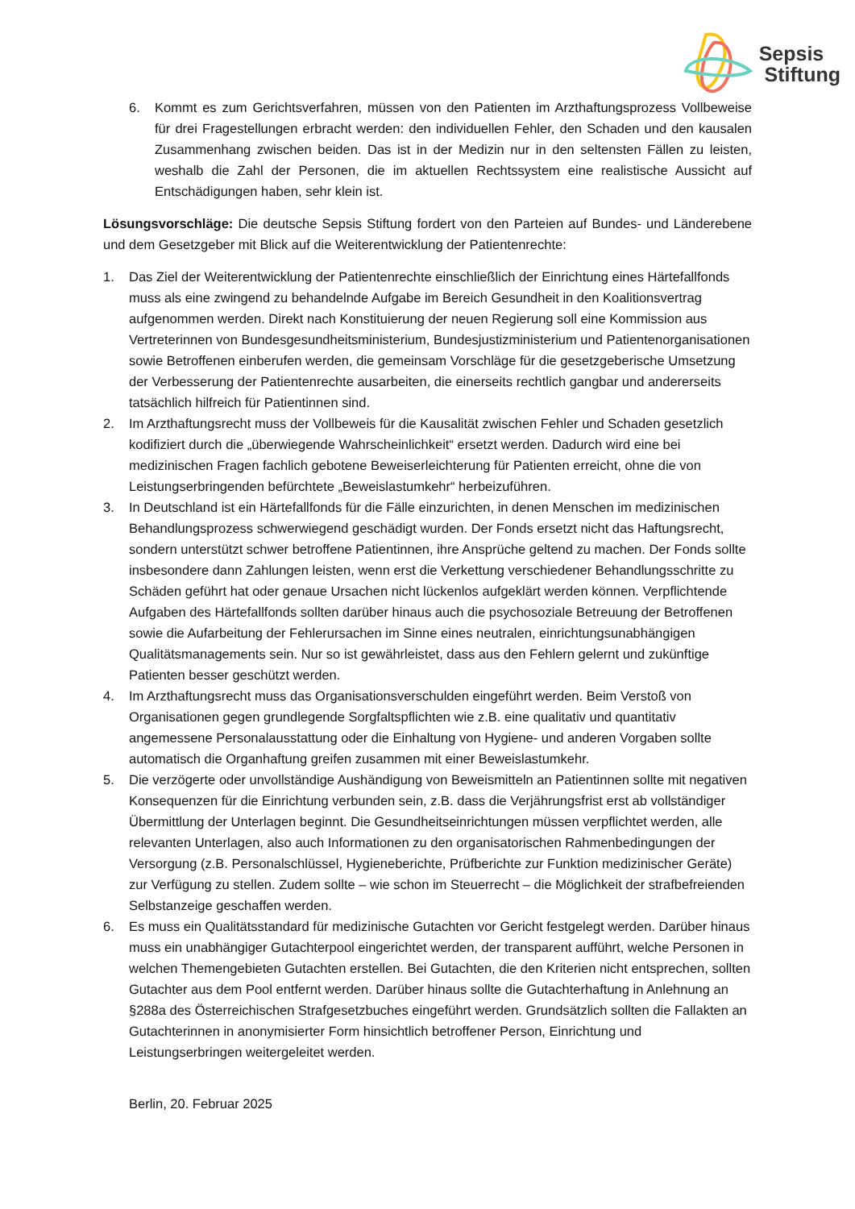Sepsis
Stiftung
6. Kommt es zum Gerichtsverfahren, müssen von den Patienten im Arzthaftungsprozess Vollbeweise für drei Fragestellungen erbracht werden: den individuellen Fehler, den Schaden und den kausalen Zusammenhang zwischen beiden. Das ist in der Medizin nur in den seltensten Fällen zu leisten, weshalb die Zahl der Personen, die im aktuellen Rechtssystem eine realistische Aussicht auf Entschädigungen haben, sehr klein ist.
Lösungsvorschläge: Die deutsche Sepsis Stiftung fordert von den Parteien auf Bundes- und Länderebene und dem Gesetzgeber mit Blick auf die Weiterentwicklung der Patientenrechte:
1. Das Ziel der Weiterentwicklung der Patientenrechte einschließlich der Einrichtung eines Härtefallfonds muss als eine zwingend zu behandelnde Aufgabe im Bereich Gesundheit in den Koalitionsvertrag aufgenommen werden. Direkt nach Konstituierung der neuen Regierung soll eine Kommission aus Vertreterinnen von Bundesgesundheitsministerium, Bundesjustizministerium und Patientenorganisationen sowie Betroffenen einberufen werden, die gemeinsam Vorschläge für die gesetzgeberische Umsetzung der Verbesserung der Patientenrechte ausarbeiten, die einerseits rechtlich gangbar und andererseits tatsächlich hilfreich für Patientinnen sind.
2. Im Arzthaftungsrecht muss der Vollbeweis für die Kausalität zwischen Fehler und Schaden gesetzlich kodifiziert durch die „überwiegende Wahrscheinlichkeit“ ersetzt werden. Dadurch wird eine bei medizinischen Fragen fachlich gebotene Beweiserleichterung für Patienten erreicht, ohne die von Leistungserbringenden befürchtete „Beweislastumkehr“ herbeizuführen.
3. In Deutschland ist ein Härtefallfonds für die Fälle einzurichten, in denen Menschen im medizinischen Behandlungsprozess schwerwiegend geschädigt wurden. Der Fonds ersetzt nicht das Haftungsrecht, sondern unterstützt schwer betroffene Patientinnen, ihre Ansprüche geltend zu machen. Der Fonds sollte insbesondere dann Zahlungen leisten, wenn erst die Verkettung verschiedener Behandlungsschritte zu Schäden geführt hat oder genaue Ursachen nicht lückenlos aufgeklärt werden können. Verpflichtende Aufgaben des Härtefallfonds sollten darüber hinaus auch die psychosoziale Betreuung der Betroffenen sowie die Aufarbeitung der Fehlerursachen im Sinne eines neutralen, einrichtungsunabhängigen Qualitätsmanagements sein. Nur so ist gewährleistet, dass aus den Fehlern gelernt und zukünftige Patienten besser geschützt werden.
4. Im Arzthaftungsrecht muss das Organisationsverschulden eingeführt werden. Beim Verstoß von Organisationen gegen grundlegende Sorgfaltspflichten wie z.B. eine qualitativ und quantitativ angemessene Personalausstattung oder die Einhaltung von Hygiene- und anderen Vorgaben sollte automatisch die Organhaftung greifen zusammen mit einer Beweislastumkehr.
5. Die verzögerte oder unvollständige Aushändigung von Beweismitteln an Patientinnen sollte mit negativen Konsequenzen für die Einrichtung verbunden sein, z.B. dass die Verjährungsfrist erst ab vollständiger Übermittlung der Unterlagen beginnt. Die Gesundheitseinrichtungen müssen verpflichtet werden, alle relevanten Unterlagen, also auch Informationen zu den organisatorischen Rahmenbedingungen der Versorgung (z.B. Personalschlüssel, Hygieneberichte, Prüfberichte zur Funktion medizinischer Geräte) zur Verfügung zu stellen. Zudem sollte – wie schon im Steuerrecht – die Möglichkeit der strafbefreienden Selbstanzeige geschaffen werden.
6. Es muss ein Qualitätsstandard für medizinische Gutachten vor Gericht festgelegt werden. Darüber hinaus muss ein unabhängiger Gutachterpool eingerichtet werden, der transparent aufführt, welche Personen in welchen Themengebieten Gutachten erstellen. Bei Gutachten, die den Kriterien nicht entsprechen, sollten Gutachter aus dem Pool entfernt werden. Darüber hinaus sollte die Gutachterhaftung in Anlehnung an §288a des Österreichischen Strafgesetzbuches eingeführt werden. Grundsätzlich sollten die Fallakten an Gutachterinnen in anonymisierter Form hinsichtlich betroffener Person, Einrichtung und Leistungserbringen weitergeleitet werden.
Berlin, 20. Februar 2025